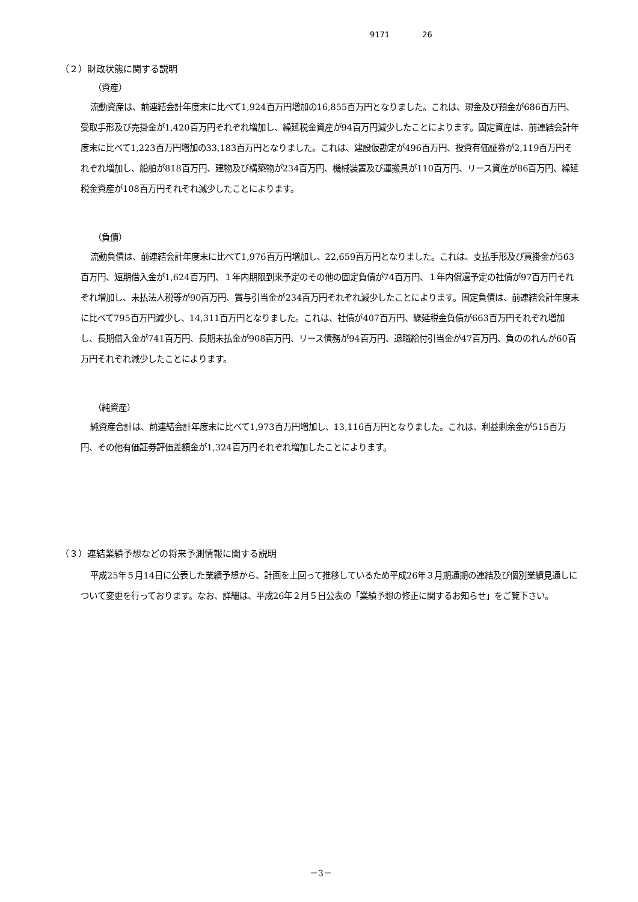9171 26
（２）財政状態に関する説明
（資産）
流動資産は、前連結会計年度末に比べて1,924百万円増加の16,855百万円となりました。これは、現金及び預金が686百万円、受取手形及び売掛金が1,420百万円それぞれ増加し、繰延税金資産が94百万円減少したことによります。固定資産は、前連結会計年度末に比べて1,223百万円増加の33,183百万円となりました。これは、建設仮勘定が496百万円、投資有価証券が2,119百万円それぞれ増加し、船舶が818百万円、建物及び構築物が234百万円、機械装置及び運搬具が110百万円、リース資産が86百万円、繰延税金資産が108百万円それぞれ減少したことによります。
（負債）
流動負債は、前連結会計年度末に比べて1,976百万円増加し、22,659百万円となりました。これは、支払手形及び買掛金が563百万円、短期借入金が1,624百万円、１年内期限到来予定のその他の固定負債が74百万円、１年内償還予定の社債が97百万円それぞれ増加し、未払法人税等が90百万円、賞与引当金が234百万円それぞれ減少したことによります。固定負債は、前連結会計年度末に比べて795百万円減少し、14,311百万円となりました。これは、社債が407百万円、繰延税金負債が663百万円それぞれ増加し、長期借入金が741百万円、長期未払金が908百万円、リース債務が94百万円、退職給付引当金が47百万円、負ののれんが60百万円それぞれ減少したことによります。
（純資産）
純資産合計は、前連結会計年度末に比べて1,973百万円増加し、13,116百万円となりました。これは、利益剰余金が515百万円、その他有価証券評価差額金が1,324百万円それぞれ増加したことによります。
（３）連結業績予想などの将来予測情報に関する説明
平成25年５月14日に公表した業績予想から、計画を上回って推移しているため平成26年３月期通期の連結及び個別業績見通しについて変更を行っております。なお、詳細は、平成26年２月５日公表の「業績予想の修正に関するお知らせ」をご覧下さい。
－3－